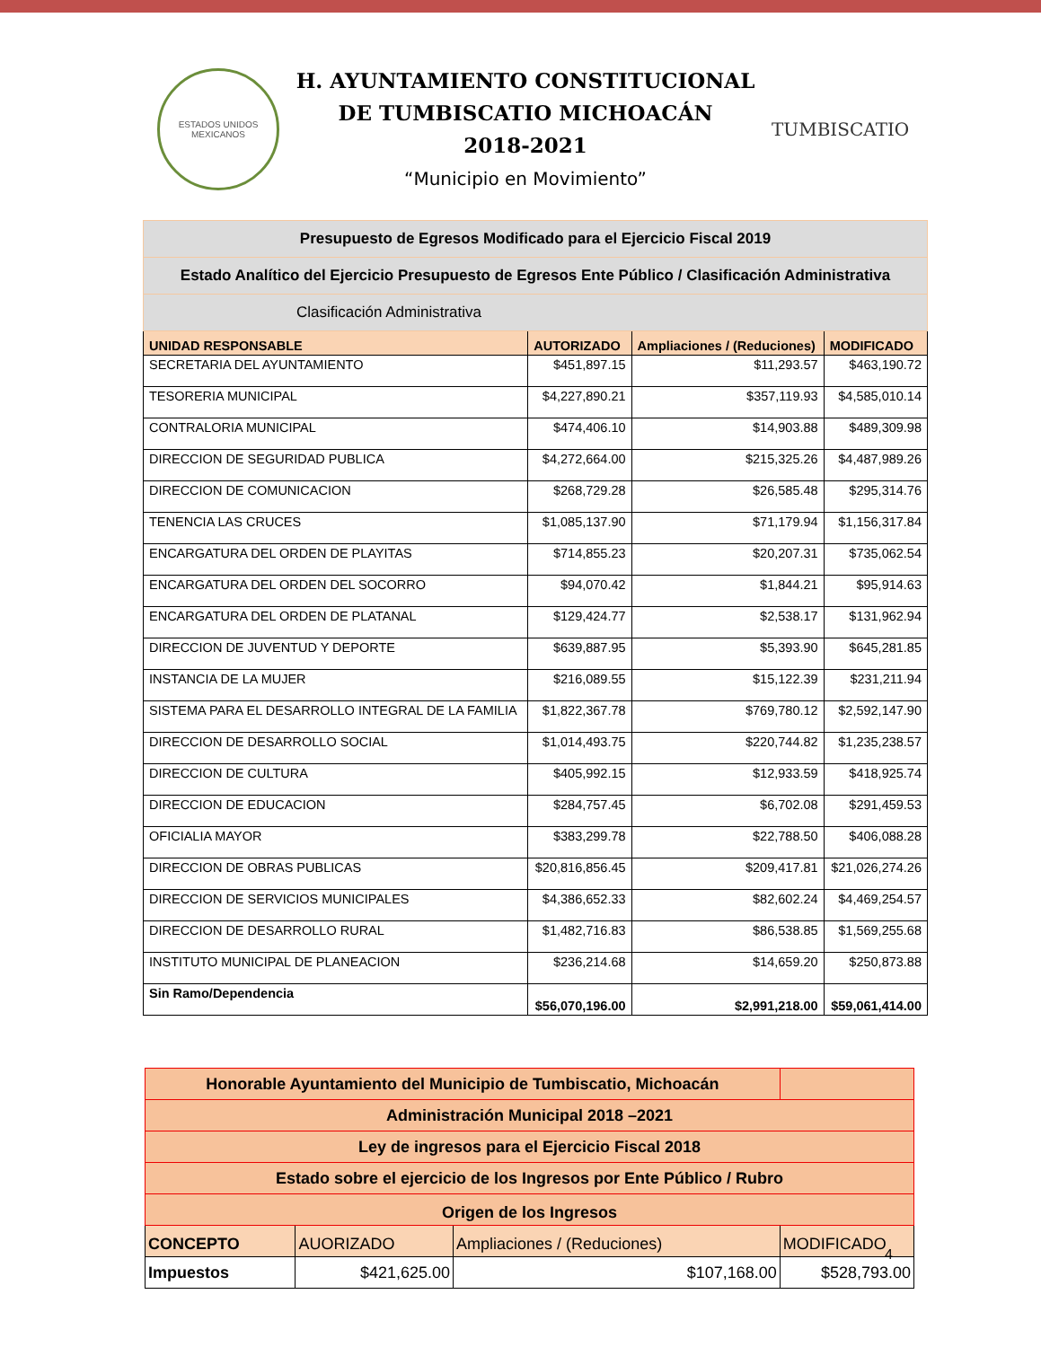ESTADOS UNIDOS MEXICANOS
H. AYUNTAMIENTO CONSTITUCIONAL
DE TUMBISCATIO MICHOACÁN
2018-2021
“Municipio en Movimiento”
TUMBISCATIO
| Presupuesto de Egresos Modificado para el Ejercicio Fiscal 2019 | | | |
| Estado Analítico del Ejercicio Presupuesto de Egresos Ente Público / Clasificación Administrativa | | | |
| Clasificación Administrativa | | | |
| UNIDAD RESPONSABLE | AUTORIZADO | Ampliaciones / (Reduciones) | MODIFICADO |
| SECRETARIA DEL AYUNTAMIENTO | $451,897.15 | $11,293.57 | $463,190.72 |
| TESORERIA MUNICIPAL | $4,227,890.21 | $357,119.93 | $4,585,010.14 |
| CONTRALORIA MUNICIPAL | $474,406.10 | $14,903.88 | $489,309.98 |
| DIRECCION DE SEGURIDAD PUBLICA | $4,272,664.00 | $215,325.26 | $4,487,989.26 |
| DIRECCION DE COMUNICACION | $268,729.28 | $26,585.48 | $295,314.76 |
| TENENCIA LAS CRUCES | $1,085,137.90 | $71,179.94 | $1,156,317.84 |
| ENCARGATURA DEL ORDEN DE PLAYITAS | $714,855.23 | $20,207.31 | $735,062.54 |
| ENCARGATURA DEL ORDEN DEL SOCORRO | $94,070.42 | $1,844.21 | $95,914.63 |
| ENCARGATURA DEL ORDEN DE PLATANAL | $129,424.77 | $2,538.17 | $131,962.94 |
| DIRECCION DE JUVENTUD Y DEPORTE | $639,887.95 | $5,393.90 | $645,281.85 |
| INSTANCIA DE LA MUJER | $216,089.55 | $15,122.39 | $231,211.94 |
| SISTEMA PARA EL DESARROLLO INTEGRAL DE LA FAMILIA | $1,822,367.78 | $769,780.12 | $2,592,147.90 |
| DIRECCION DE DESARROLLO SOCIAL | $1,014,493.75 | $220,744.82 | $1,235,238.57 |
| DIRECCION DE CULTURA | $405,992.15 | $12,933.59 | $418,925.74 |
| DIRECCION DE EDUCACION | $284,757.45 | $6,702.08 | $291,459.53 |
| OFICIALIA MAYOR | $383,299.78 | $22,788.50 | $406,088.28 |
| DIRECCION DE OBRAS PUBLICAS | $20,816,856.45 | $209,417.81 | $21,026,274.26 |
| DIRECCION DE SERVICIOS MUNICIPALES | $4,386,652.33 | $82,602.24 | $4,469,254.57 |
| DIRECCION DE DESARROLLO RURAL | $1,482,716.83 | $86,538.85 | $1,569,255.68 |
| INSTITUTO MUNICIPAL DE PLANEACION | $236,214.68 | $14,659.20 | $250,873.88 |
| Sin Ramo/Dependencia | $56,070,196.00 | $2,991,218.00 | $59,061,414.00 |
| Honorable Ayuntamiento del Municipio de Tumbiscatio, Michoacán | | | |
| Administración Municipal 2018 –2021 | | | |
| Ley de ingresos para el Ejercicio Fiscal 2018 | | | |
| Estado sobre el ejercicio de los Ingresos por Ente Público / Rubro | | | |
| Origen de los Ingresos | | | |
| CONCEPTO | AUORIZADO | Ampliaciones / (Reduciones) | MODIFICADO |
| Impuestos | $421,625.00 | $107,168.00 | $528,793.00 |
4